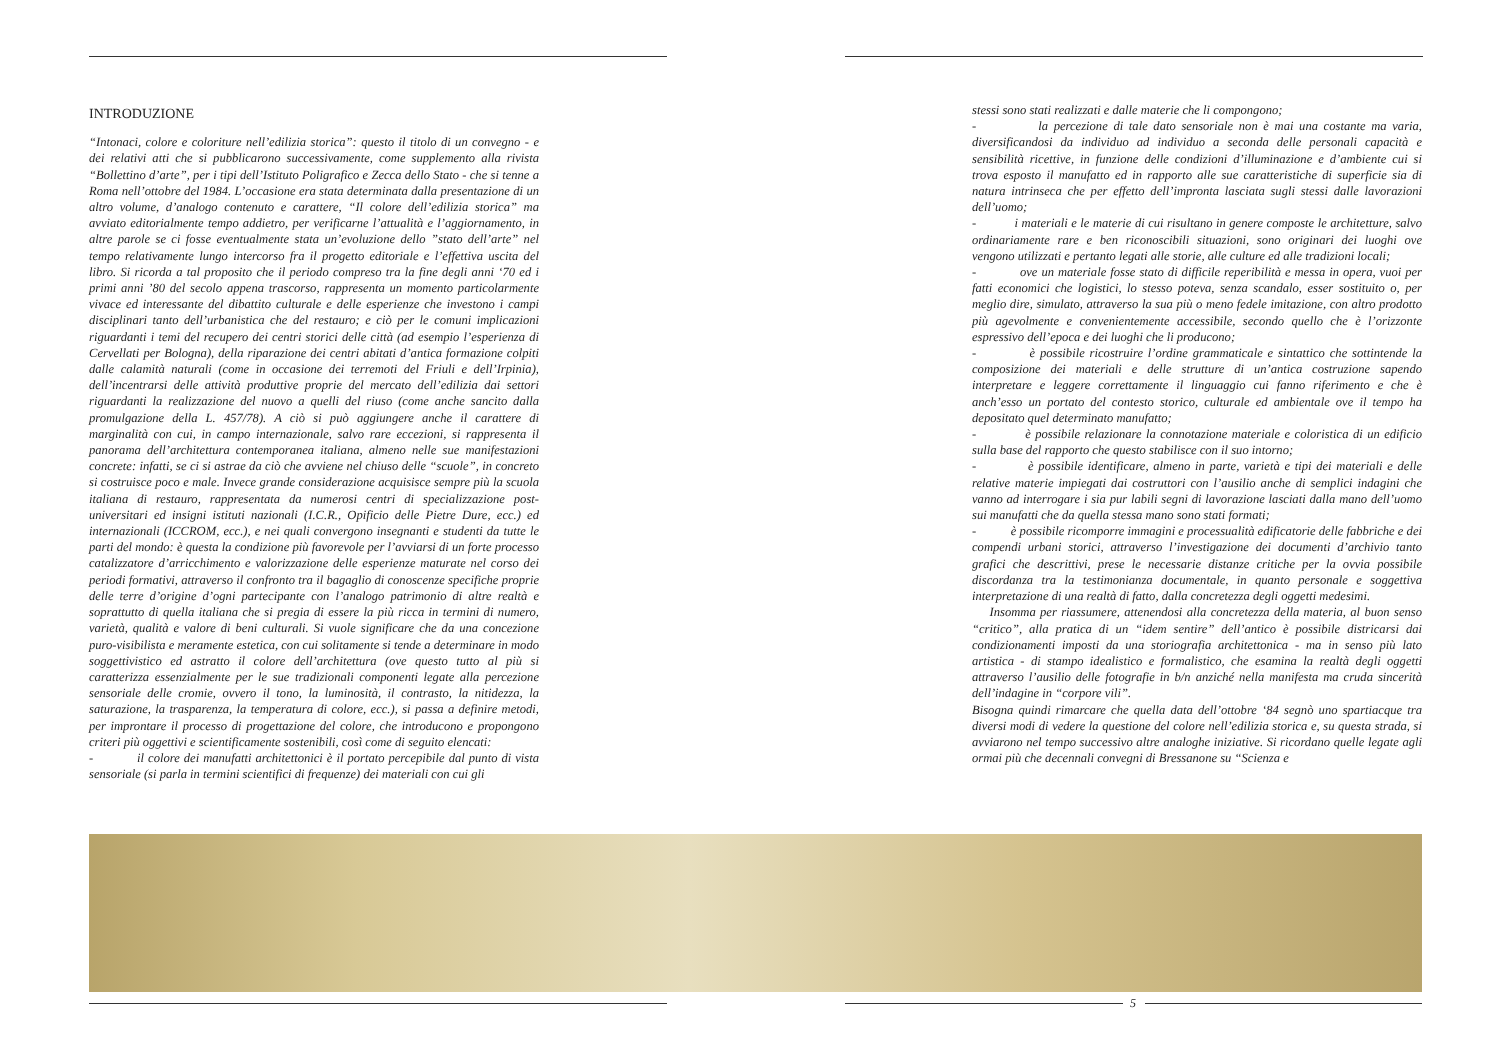INTRODUZIONE
“Intonaci, colore e coloriture nell’edilizia storica”: questo il titolo di un convegno - e dei relativi atti che si pubblicarono successivamente, come supplemento alla rivista “Bollettino d’arte”, per i tipi dell’Istituto Poligrafico e Zecca dello Stato - che si tenne a Roma nell’ottobre del 1984. L’occasione era stata determinata dalla presentazione di un altro volume, d’analogo contenuto e carattere, “Il colore dell’edilizia storica” ma avviato editorialmente tempo addietro, per verificarne l’attualità e l’aggiornamento, in altre parole se ci fosse eventualmente stata un’evoluzione dello ”stato dell’arte” nel tempo relativamente lungo intercorso fra il progetto editoriale e l’effettiva uscita del libro. Si ricorda a tal proposito che il periodo compreso tra la fine degli anni ‘70 ed i primi anni ’80 del secolo appena trascorso, rappresenta un momento particolarmente vivace ed interessante del dibattito culturale e delle esperienze che investono i campi disciplinari tanto dell’urbanistica che del restauro; e ciò per le comuni implicazioni riguardanti i temi del recupero dei centri storici delle città (ad esempio l’esperienza di Cervellati per Bologna), della riparazione dei centri abitati d’antica formazione colpiti dalle calamità naturali (come in occasione dei terremoti del Friuli e dell’Irpinia), dell’incentrarsi delle attività produttive proprie del mercato dell’edilizia dai settori riguardanti la realizzazione del nuovo a quelli del riuso (come anche sancito dalla promulgazione della L. 457/78). A ciò si può aggiungere anche il carattere di marginalità con cui, in campo internazionale, salvo rare eccezioni, si rappresenta il panorama dell’architettura contemporanea italiana, almeno nelle sue manifestazioni concrete: infatti, se ci si astrae da ciò che avviene nel chiuso delle “scuole”, in concreto si costruisce poco e male. Invece grande considerazione acquisisce sempre più la scuola italiana di restauro, rappresentata da numerosi centri di specializzazione post-universitari ed insigni istituti nazionali (I.C.R., Opificio delle Pietre Dure, ecc.) ed internazionali (ICCROM, ecc.), e nei quali convergono insegnanti e studenti da tutte le parti del mondo: è questa la condizione più favorevole per l’avviarsi di un forte processo catalizzatore d’arricchimento e valorizzazione delle esperienze maturate nel corso dei periodi formativi, attraverso il confronto tra il bagaglio di conoscenze specifiche proprie delle terre d’origine d’ogni partecipante con l’analogo patrimonio di altre realtà e soprattutto di quella italiana che si pregia di essere la più ricca in termini di numero, varietà, qualità e valore di beni culturali. Si vuole significare che da una concezione puro-visibilista e meramente estetica, con cui solitamente si tende a determinare in modo soggettivistico ed astratto il colore dell’architettura (ove questo tutto al più si caratterizza essenzialmente per le sue tradizionali componenti legate alla percezione sensoriale delle cromie, ovvero il tono, la luminosità, il contrasto, la nitidezza, la saturazione, la trasparenza, la temperatura di colore, ecc.), si passa a definire metodi, per improntare il processo di progettazione del colore, che introducono e propongono criteri più oggettivi e scientificamente sostenibili, così come di seguito elencati:
- il colore dei manufatti architettonici è il portato percepibile dal punto di vista sensoriale (si parla in termini scientifici di frequenze) dei materiali con cui gli
stessi sono stati realizzati e dalle materie che li compongono;
- la percezione di tale dato sensoriale non è mai una costante ma varia, diversificandosi da individuo ad individuo a seconda delle personali capacità e sensibilità ricettive, in funzione delle condizioni d’illuminazione e d’ambiente cui si trova esposto il manufatto ed in rapporto alle sue caratteristiche di superficie sia di natura intrinseca che per effetto dell’impronta lasciata sugli stessi dalle lavorazioni dell’uomo;
- i materiali e le materie di cui risultano in genere composte le architetture, salvo ordinariamente rare e ben riconoscibili situazioni, sono originari dei luoghi ove vengono utilizzati e pertanto legati alle storie, alle culture ed alle tradizioni locali;
- ove un materiale fosse stato di difficile reperibilità e messa in opera, vuoi per fatti economici che logistici, lo stesso poteva, senza scandalo, esser sostituito o, per meglio dire, simulato, attraverso la sua più o meno fedele imitazione, con altro prodotto più agevolmente e convenientemente accessibile, secondo quello che è l’orizzonte espressivo dell’epoca e dei luoghi che li producono;
- è possibile ricostruire l’ordine grammaticale e sintattico che sottintende la composizione dei materiali e delle strutture di un’antica costruzione sapendo interpretare e leggere correttamente il linguaggio cui fanno riferimento e che è anch’esso un portato del contesto storico, culturale ed ambientale ove il tempo ha depositato quel determinato manufatto;
- è possibile relazionare la connotazione materiale e coloristica di un edificio sulla base del rapporto che questo stabilisce con il suo intorno;
- è possibile identificare, almeno in parte, varietà e tipi dei materiali e delle relative materie impiegati dai costruttori con l’ausilio anche di semplici indagini che vanno ad interrogare i sia pur labili segni di lavorazione lasciati dalla mano dell’uomo sui manufatti che da quella stessa mano sono stati formati;
- è possibile ricomporre immagini e processualità edificatorie delle fabbriche e dei compendi urbani storici, attraverso l’investigazione dei documenti d’archivio tanto grafici che descrittivi, prese le necessarie distanze critiche per la ovvia possibile discordanza tra la testimonianza documentale, in quanto personale e soggettiva interpretazione di una realtà di fatto, dalla concretezza degli oggetti medesimi.
Insomma per riassumere, attenendosi alla concretezza della materia, al buon senso “critico”, alla pratica di un “idem sentire” dell’antico è possibile districarsi dai condizionamenti imposti da una storiografia architettonica - ma in senso più lato artistica - di stampo idealistico e formalistico, che esamina la realtà degli oggetti attraverso l’ausilio delle fotografie in b/n anziché nella manifesta ma cruda sincerità dell’indagine in “corpore vili”.
Bisogna quindi rimarcare che quella data dell’ottobre ‘84 segnò uno spartiacque tra diversi modi di vedere la questione del colore nell’edilizia storica e, su questa strada, si avviarono nel tempo successivo altre analoghe iniziative. Si ricordano quelle legate agli ormai più che decennali convegni di Bressanone su “Scienza e
5